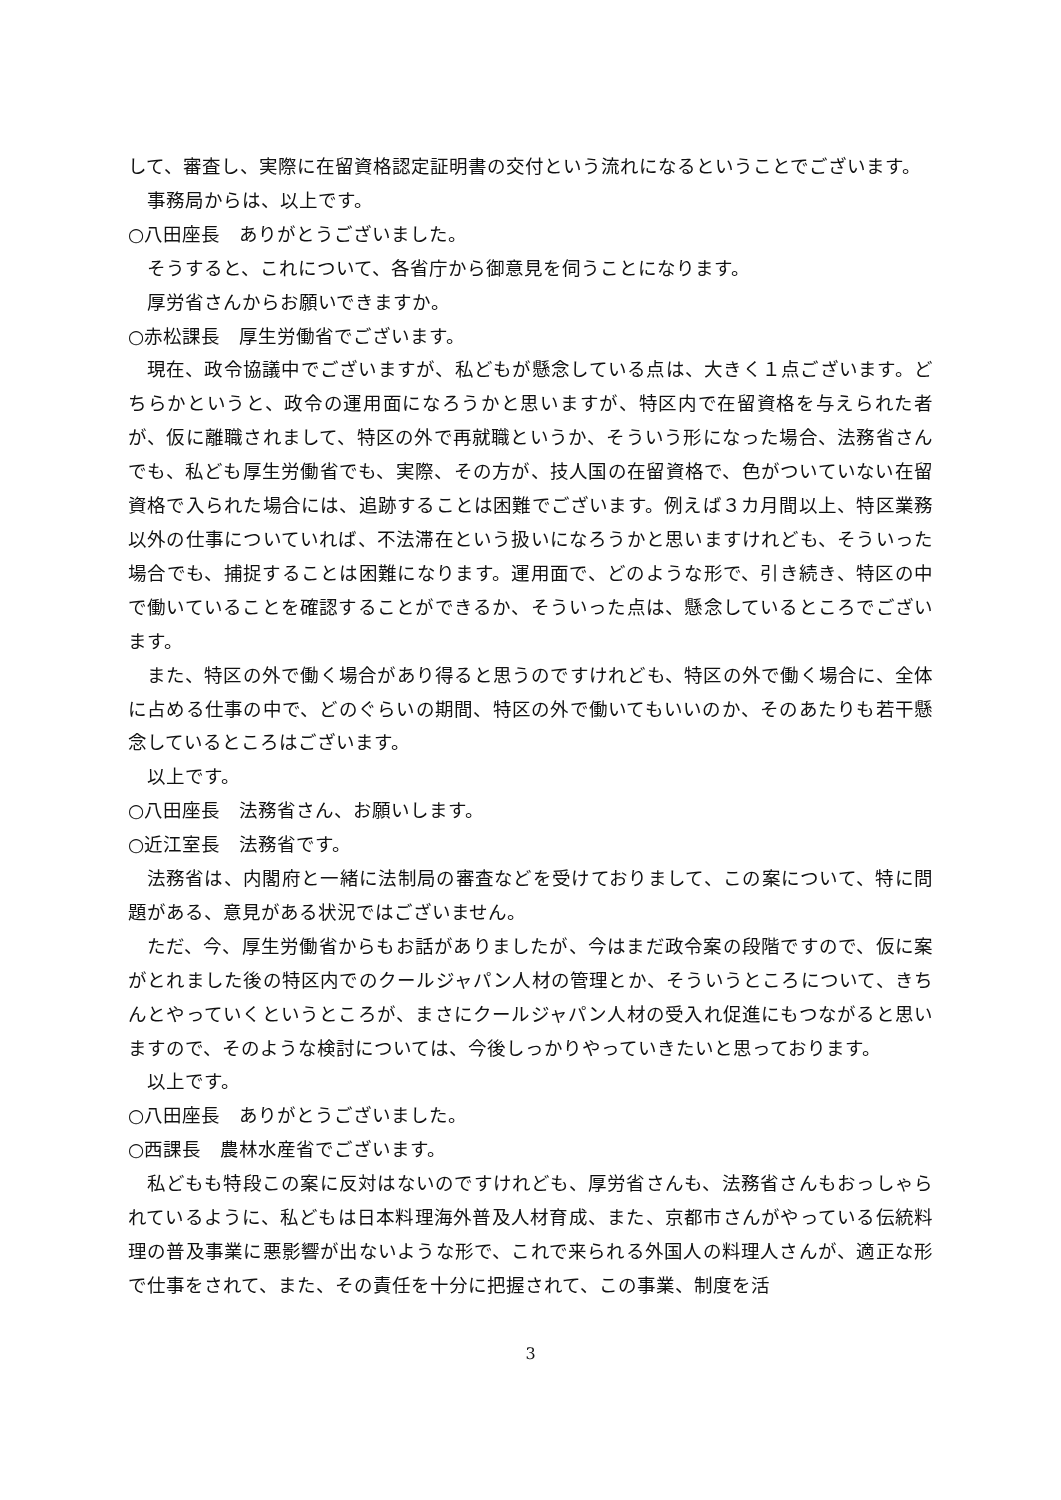して、審査し、実際に在留資格認定証明書の交付という流れになるということでございます。
事務局からは、以上です。
○八田座長　ありがとうございました。
そうすると、これについて、各省庁から御意見を伺うことになります。
厚労省さんからお願いできますか。
○赤松課長　厚生労働省でございます。
現在、政令協議中でございますが、私どもが懸念している点は、大きく１点ございます。どちらかというと、政令の運用面になろうかと思いますが、特区内で在留資格を与えられた者が、仮に離職されまして、特区の外で再就職というか、そういう形になった場合、法務省さんでも、私ども厚生労働省でも、実際、その方が、技人国の在留資格で、色がついていない在留資格で入られた場合には、追跡することは困難でございます。例えば３カ月間以上、特区業務以外の仕事についていれば、不法滞在という扱いになろうかと思いますけれども、そういった場合でも、捕捉することは困難になります。運用面で、どのような形で、引き続き、特区の中で働いていることを確認することができるか、そういった点は、懸念しているところでございます。
また、特区の外で働く場合があり得ると思うのですけれども、特区の外で働く場合に、全体に占める仕事の中で、どのぐらいの期間、特区の外で働いてもいいのか、そのあたりも若干懸念しているところはございます。
以上です。
○八田座長　法務省さん、お願いします。
○近江室長　法務省です。
法務省は、内閣府と一緒に法制局の審査などを受けておりまして、この案について、特に問題がある、意見がある状況ではございません。
ただ、今、厚生労働省からもお話がありましたが、今はまだ政令案の段階ですので、仮に案がとれました後の特区内でのクールジャパン人材の管理とか、そういうところについて、きちんとやっていくというところが、まさにクールジャパン人材の受入れ促進にもつながると思いますので、そのような検討については、今後しっかりやっていきたいと思っております。
以上です。
○八田座長　ありがとうございました。
○西課長　農林水産省でございます。
私どもも特段この案に反対はないのですけれども、厚労省さんも、法務省さんもおっしゃられているように、私どもは日本料理海外普及人材育成、また、京都市さんがやっている伝統料理の普及事業に悪影響が出ないような形で、これで来られる外国人の料理人さんが、適正な形で仕事をされて、また、その責任を十分に把握されて、この事業、制度を活
3